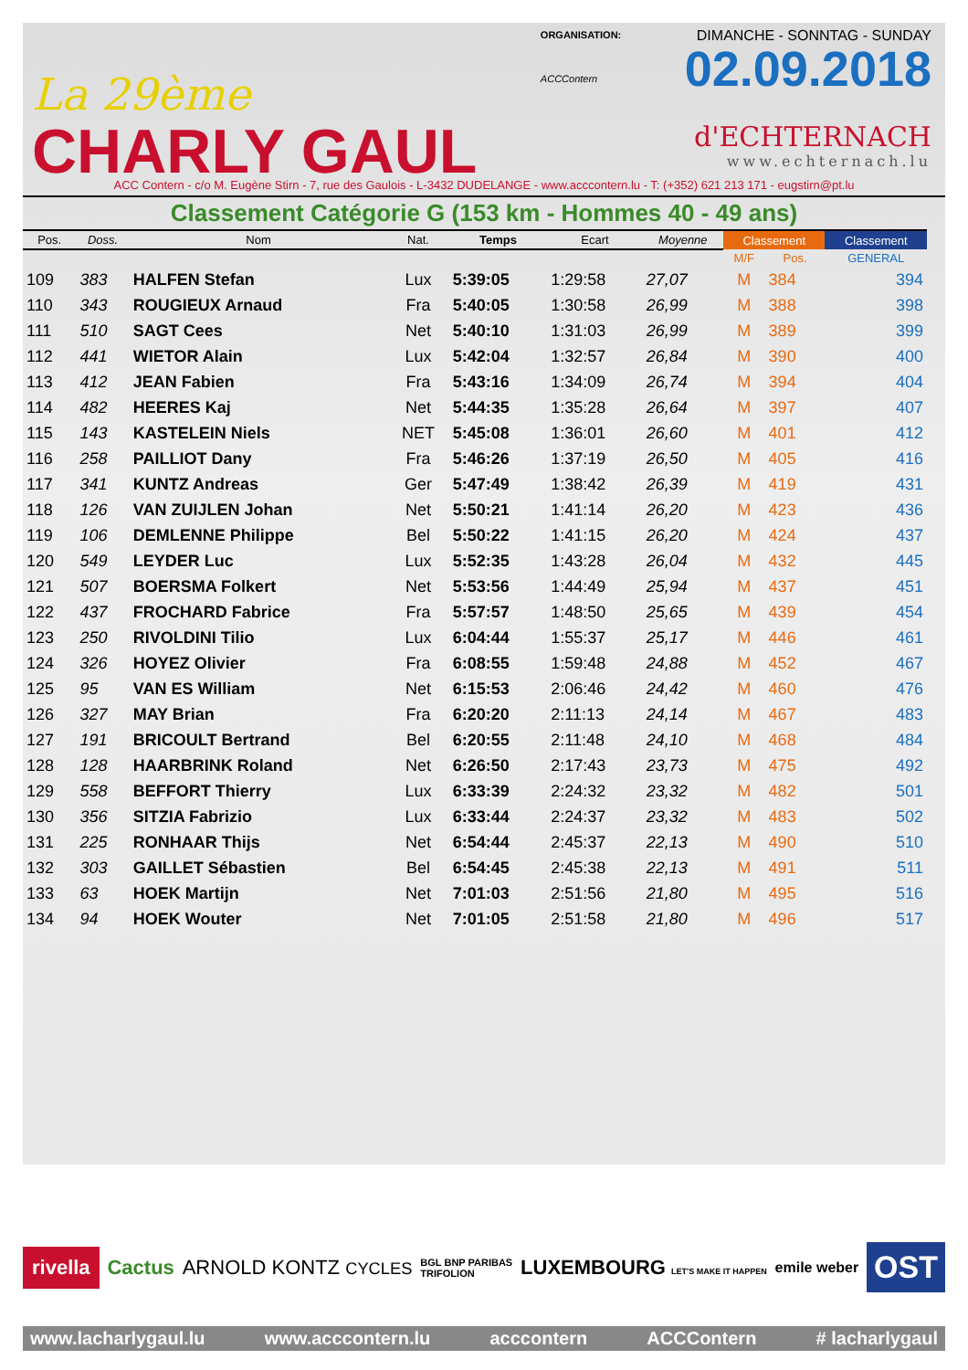La 29ème
CHARLY GAUL
ORGANISATION:
ACCContern
DIMANCHE - SONNTAG - SUNDAY
02.09.2018
d'ECHTERNACH
www.echternach.lu
ACC Contern - c/o M. Eugène Stirn - 7, rue des Gaulois - L-3432 DUDELANGE - www.acccontern.lu - T: (+352) 621 213 171 - eugstirn@pt.lu
Classement Catégorie G (153 km - Hommes 40 - 49 ans)
| Pos. | Doss. | Nom | Nat. | Temps | Ecart | Moyenne | Classement | | Classement |
| --- | --- | --- | --- | --- | --- | --- | --- | --- | --- |
| | | | | | | | M/F | Pos. | GENERAL |
| 109 | 383 | HALFEN Stefan | Lux | 5:39:05 | 1:29:58 | 27,07 | M | 384 | 394 |
| 110 | 343 | ROUGIEUX Arnaud | Fra | 5:40:05 | 1:30:58 | 26,99 | M | 388 | 398 |
| 111 | 510 | SAGT Cees | Net | 5:40:10 | 1:31:03 | 26,99 | M | 389 | 399 |
| 112 | 441 | WIETOR Alain | Lux | 5:42:04 | 1:32:57 | 26,84 | M | 390 | 400 |
| 113 | 412 | JEAN Fabien | Fra | 5:43:16 | 1:34:09 | 26,74 | M | 394 | 404 |
| 114 | 482 | HEERES Kaj | Net | 5:44:35 | 1:35:28 | 26,64 | M | 397 | 407 |
| 115 | 143 | KASTELEIN Niels | NET | 5:45:08 | 1:36:01 | 26,60 | M | 401 | 412 |
| 116 | 258 | PAILLIOT Dany | Fra | 5:46:26 | 1:37:19 | 26,50 | M | 405 | 416 |
| 117 | 341 | KUNTZ Andreas | Ger | 5:47:49 | 1:38:42 | 26,39 | M | 419 | 431 |
| 118 | 126 | VAN ZUIJLEN Johan | Net | 5:50:21 | 1:41:14 | 26,20 | M | 423 | 436 |
| 119 | 106 | DEMLENNE Philippe | Bel | 5:50:22 | 1:41:15 | 26,20 | M | 424 | 437 |
| 120 | 549 | LEYDER Luc | Lux | 5:52:35 | 1:43:28 | 26,04 | M | 432 | 445 |
| 121 | 507 | BOERSMA Folkert | Net | 5:53:56 | 1:44:49 | 25,94 | M | 437 | 451 |
| 122 | 437 | FROCHARD Fabrice | Fra | 5:57:57 | 1:48:50 | 25,65 | M | 439 | 454 |
| 123 | 250 | RIVOLDINI Tilio | Lux | 6:04:44 | 1:55:37 | 25,17 | M | 446 | 461 |
| 124 | 326 | HOYEZ Olivier | Fra | 6:08:55 | 1:59:48 | 24,88 | M | 452 | 467 |
| 125 | 95 | VAN ES William | Net | 6:15:53 | 2:06:46 | 24,42 | M | 460 | 476 |
| 126 | 327 | MAY Brian | Fra | 6:20:20 | 2:11:13 | 24,14 | M | 467 | 483 |
| 127 | 191 | BRICOULT Bertrand | Bel | 6:20:55 | 2:11:48 | 24,10 | M | 468 | 484 |
| 128 | 128 | HAARBRINK Roland | Net | 6:26:50 | 2:17:43 | 23,73 | M | 475 | 492 |
| 129 | 558 | BEFFORT Thierry | Lux | 6:33:39 | 2:24:32 | 23,32 | M | 482 | 501 |
| 130 | 356 | SITZIA Fabrizio | Lux | 6:33:44 | 2:24:37 | 23,32 | M | 483 | 502 |
| 131 | 225 | RONHAAR Thijs | Net | 6:54:44 | 2:45:37 | 22,13 | M | 490 | 510 |
| 132 | 303 | GAILLET Sébastien | Bel | 6:54:45 | 2:45:38 | 22,13 | M | 491 | 511 |
| 133 | 63 | HOEK Martijn | Net | 7:01:03 | 2:51:56 | 21,80 | M | 495 | 516 |
| 134 | 94 | HOEK Wouter | Net | 7:01:05 | 2:51:58 | 21,80 | M | 496 | 517 |
rivella Cactus ARNOLD KONTZ CYCLES BGL BNP PARIBAS
TRIFOLION LUXEMBOURG LET'S MAKE IT HAPPEN emile weber OST
www.lacharlygaul.lu www.acccontern.lu acccontern ACCContern # lacharlygaul